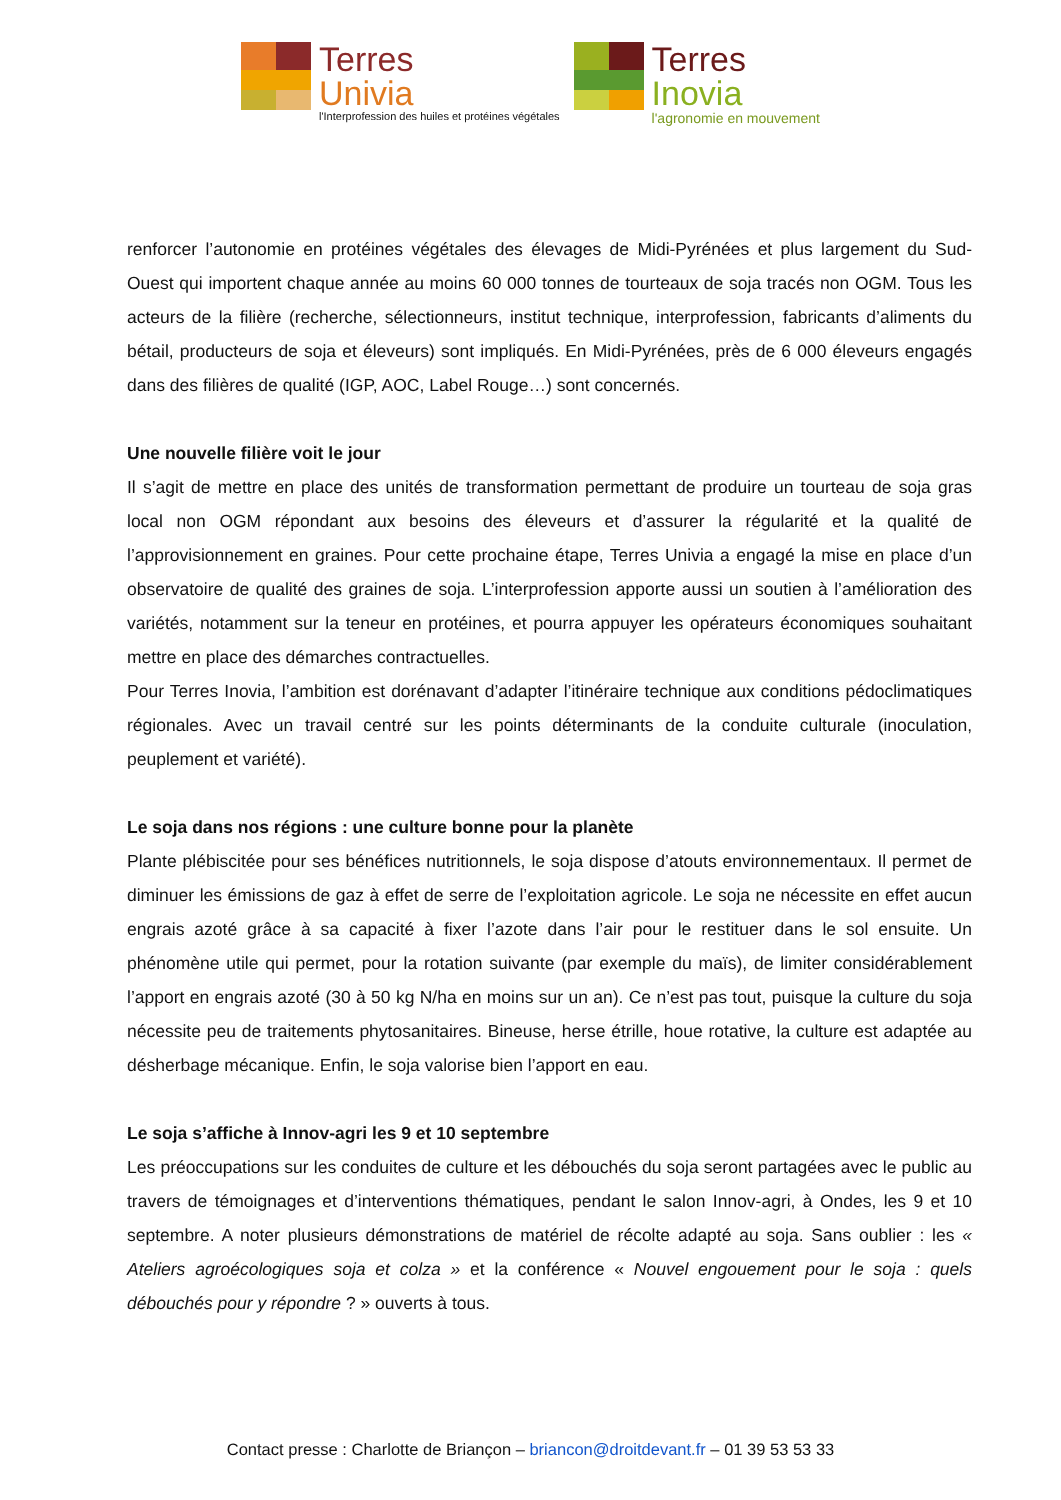Terres
Univia
l'Interprofession des huiles et protéines végétales
Terres
Inovia
l'agronomie en mouvement
renforcer l’autonomie en protéines végétales des élevages de Midi-Pyrénées et plus largement du Sud-Ouest qui importent chaque année au moins 60 000 tonnes de tourteaux de soja tracés non OGM. Tous les acteurs de la filière (recherche, sélectionneurs, institut technique, interprofession, fabricants d’aliments du bétail, producteurs de soja et éleveurs) sont impliqués. En Midi-Pyrénées, près de 6 000 éleveurs engagés dans des filières de qualité (IGP, AOC, Label Rouge…) sont concernés.
Une nouvelle filière voit le jour
Il s’agit de mettre en place des unités de transformation permettant de produire un tourteau de soja gras local non OGM répondant aux besoins des éleveurs et d’assurer la régularité et la qualité de l’approvisionnement en graines. Pour cette prochaine étape, Terres Univia a engagé la mise en place d’un observatoire de qualité des graines de soja. L’interprofession apporte aussi un soutien à l’amélioration des variétés, notamment sur la teneur en protéines, et pourra appuyer les opérateurs économiques souhaitant mettre en place des démarches contractuelles.
Pour Terres Inovia, l’ambition est dorénavant d’adapter l’itinéraire technique aux conditions pédoclimatiques régionales. Avec un travail centré sur les points déterminants de la conduite culturale (inoculation, peuplement et variété).
Le soja dans nos régions : une culture bonne pour la planète
Plante plébiscitée pour ses bénéfices nutritionnels, le soja dispose d’atouts environnementaux. Il permet de diminuer les émissions de gaz à effet de serre de l’exploitation agricole. Le soja ne nécessite en effet aucun engrais azoté grâce à sa capacité à fixer l’azote dans l’air pour le restituer dans le sol ensuite. Un phénomène utile qui permet, pour la rotation suivante (par exemple du maïs), de limiter considérablement l’apport en engrais azoté (30 à 50 kg N/ha en moins sur un an). Ce n’est pas tout, puisque la culture du soja nécessite peu de traitements phytosanitaires. Bineuse, herse étrille, houe rotative, la culture est adaptée au désherbage mécanique. Enfin, le soja valorise bien l’apport en eau.
Le soja s’affiche à Innov-agri les 9 et 10 septembre
Les préoccupations sur les conduites de culture et les débouchés du soja seront partagées avec le public au travers de témoignages et d’interventions thématiques, pendant le salon Innov-agri, à Ondes, les 9 et 10 septembre. A noter plusieurs démonstrations de matériel de récolte adapté au soja. Sans oublier : les « Ateliers agroécologiques soja et colza » et la conférence « Nouvel engouement pour le soja : quels débouchés pour y répondre ? » ouverts à tous.
Contact presse : Charlotte de Briançon – briancon@droitdevant.fr – 01 39 53 53 33